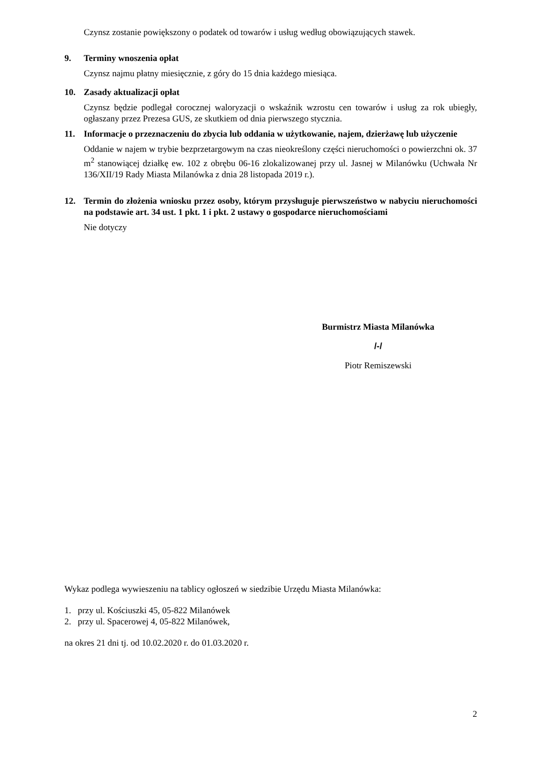Czynsz zostanie powiększony o podatek od towarów i usług według obowiązujących stawek.
9. Terminy wnoszenia opłat
Czynsz najmu płatny miesięcznie, z góry do 15 dnia każdego miesiąca.
10. Zasady aktualizacji opłat
Czynsz będzie podlegał corocznej waloryzacji o wskaźnik wzrostu cen towarów i usług za rok ubiegły, ogłaszany przez Prezesa GUS, ze skutkiem od dnia pierwszego stycznia.
11. Informacje o przeznaczeniu do zbycia lub oddania w użytkowanie, najem, dzierżawę lub użyczenie
Oddanie w najem w trybie bezprzetargowym na czas nieokreślony części nieruchomości o powierzchni ok. 37 m<sup>2</sup> stanowiącej działkę ew. 102 z obrębu 06-16 zlokalizowanej przy ul. Jasnej w Milanówku (Uchwała Nr 136/XII/19 Rady Miasta Milanówka z dnia 28 listopada 2019 r.).
12. Termin do złożenia wniosku przez osoby, którym przysługuje pierwszeństwo w nabyciu nieruchomości na podstawie art. 34 ust. 1 pkt. 1 i pkt. 2 ustawy o gospodarce nieruchomościami
Nie dotyczy
Burmistrz Miasta Milanówka
/-/
Piotr Remiszewski
Wykaz podlega wywieszeniu na tablicy ogłoszeń w siedzibie Urzędu Miasta Milanówka:
1. przy ul. Kościuszki 45, 05-822 Milanówek
2. przy ul. Spacerowej 4, 05-822 Milanówek,
na okres 21 dni tj. od 10.02.2020 r. do 01.03.2020 r.
2